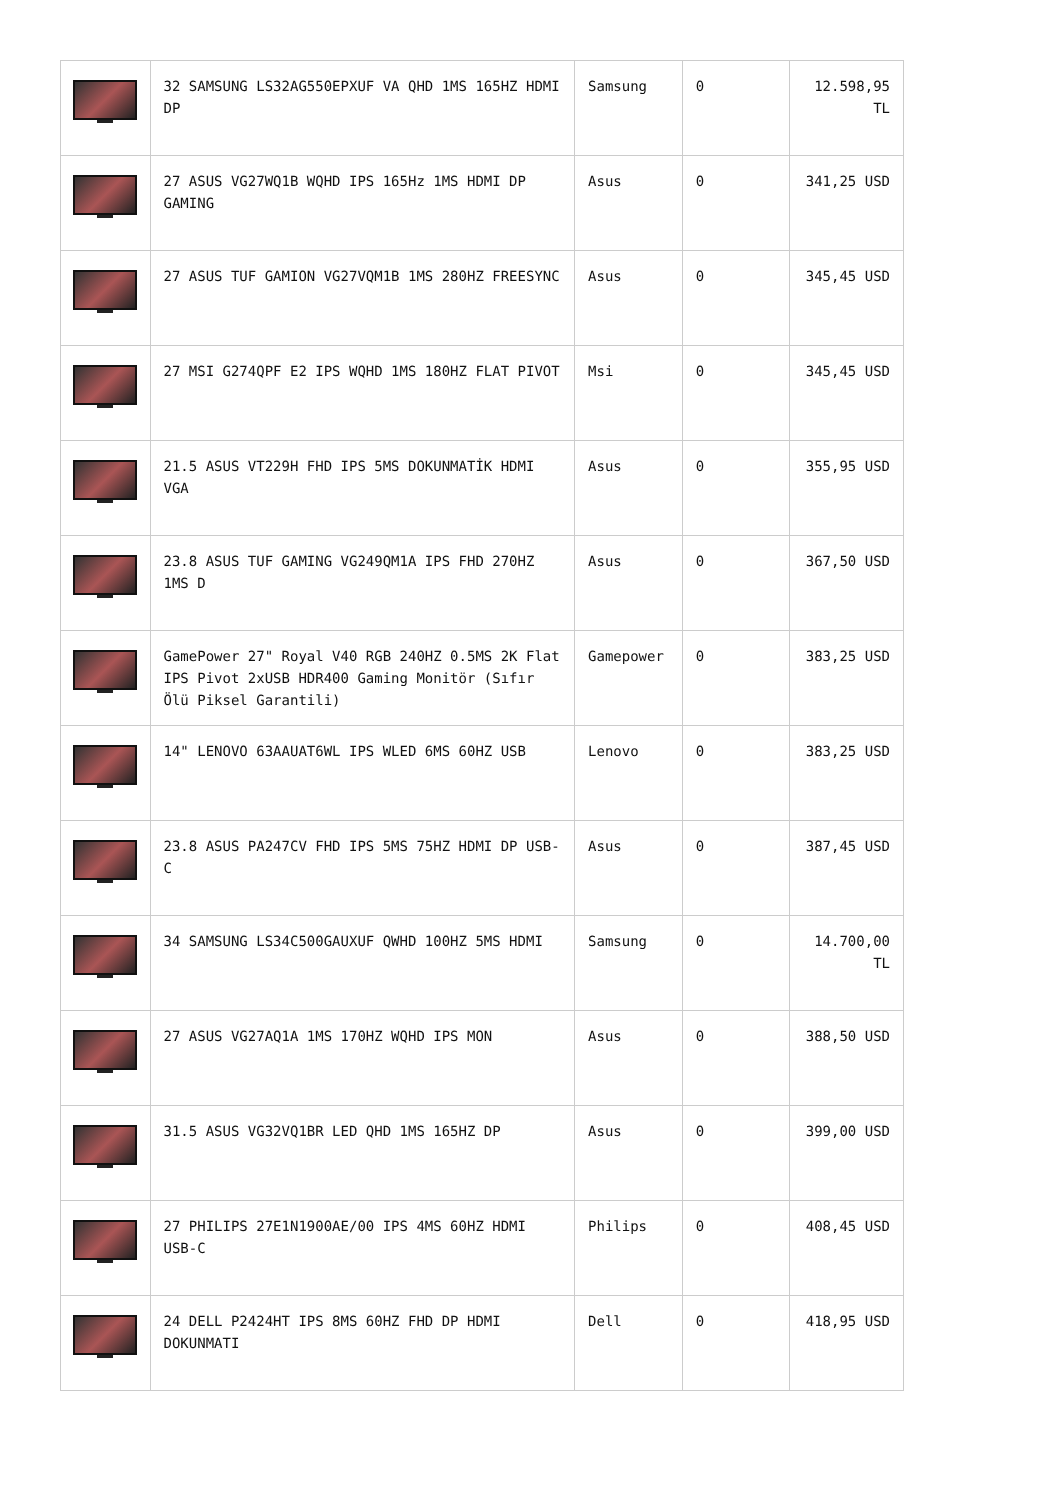| | 32 SAMSUNG LS32AG550EPXUF VA QHD 1MS 165HZ HDMI DP | Samsung | 0 | 12.598,95 TL |
| | 27 ASUS VG27WQ1B WQHD IPS 165Hz 1MS HDMI DP GAMING | Asus | 0 | 341,25 USD |
| | 27 ASUS TUF GAMION VG27VQM1B 1MS 280HZ FREESYNC | Asus | 0 | 345,45 USD |
| | 27 MSI G274QPF E2 IPS WQHD 1MS 180HZ FLAT PIVOT | Msi | 0 | 345,45 USD |
| | 21.5 ASUS VT229H FHD IPS 5MS DOKUNMATİK HDMI VGA | Asus | 0 | 355,95 USD |
| | 23.8 ASUS TUF GAMING VG249QM1A IPS FHD 270HZ 1MS D | Asus | 0 | 367,50 USD |
| | GamePower 27" Royal V40 RGB 240HZ 0.5MS 2K Flat IPS Pivot 2xUSB HDR400 Gaming Monitör (Sıfır Ölü Piksel Garantili) | Gamepower | 0 | 383,25 USD |
| | 14" LENOVO 63AAUAT6WL IPS WLED 6MS 60HZ USB | Lenovo | 0 | 383,25 USD |
| | 23.8 ASUS PA247CV FHD IPS 5MS 75HZ HDMI DP USB-C | Asus | 0 | 387,45 USD |
| | 34 SAMSUNG LS34C500GAUXUF QWHD 100HZ 5MS HDMI | Samsung | 0 | 14.700,00 TL |
| | 27 ASUS VG27AQ1A 1MS 170HZ WQHD IPS MON | Asus | 0 | 388,50 USD |
| | 31.5 ASUS VG32VQ1BR LED QHD 1MS 165HZ DP | Asus | 0 | 399,00 USD |
| | 27 PHILIPS 27E1N1900AE/00 IPS 4MS 60HZ HDMI USB-C | Philips | 0 | 408,45 USD |
| | 24 DELL P2424HT IPS 8MS 60HZ FHD DP HDMI DOKUNMATI | Dell | 0 | 418,95 USD |